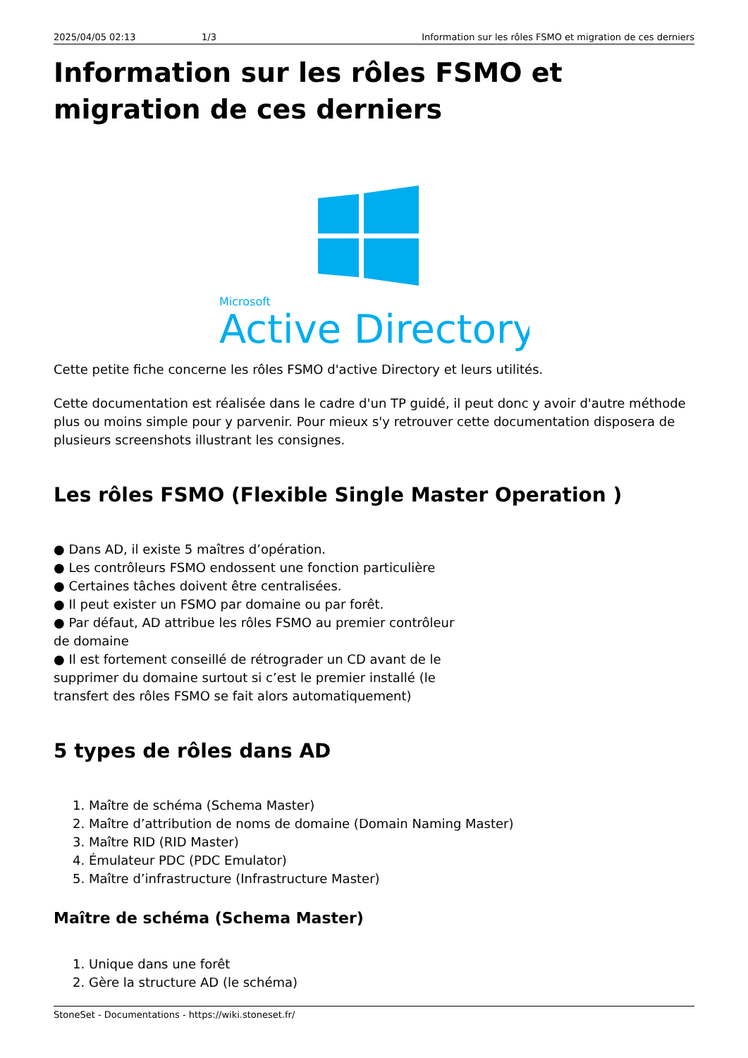2025/04/05 02:13 1/3 Information sur les rôles FSMO et migration de ces derniers
Information sur les rôles FSMO et migration de ces derniers
Microsoft
Active Directory
Cette petite fiche concerne les rôles FSMO d'active Directory et leurs utilités.
Cette documentation est réalisée dans le cadre d'un TP guidé, il peut donc y avoir d'autre méthode plus ou moins simple pour y parvenir. Pour mieux s'y retrouver cette documentation disposera de plusieurs screenshots illustrant les consignes.
Les rôles FSMO (Flexible Single Master Operation )
● Dans AD, il existe 5 maîtres d’opération.
● Les contrôleurs FSMO endossent une fonction particulière
● Certaines tâches doivent être centralisées.
● Il peut exister un FSMO par domaine ou par forêt.
● Par défaut, AD attribue les rôles FSMO au premier contrôleur de domaine
● Il est fortement conseillé de rétrograder un CD avant de le supprimer du domaine surtout si c’est le premier installé (le transfert des rôles FSMO se fait alors automatiquement)
5 types de rôles dans AD
1. Maître de schéma (Schema Master)
2. Maître d’attribution de noms de domaine (Domain Naming Master)
3. Maître RID (RID Master)
4. Émulateur PDC (PDC Emulator)
5. Maître d’infrastructure (Infrastructure Master)
Maître de schéma (Schema Master)
1. Unique dans une forêt
2. Gère la structure AD (le schéma)
StoneSet - Documentations - https://wiki.stoneset.fr/